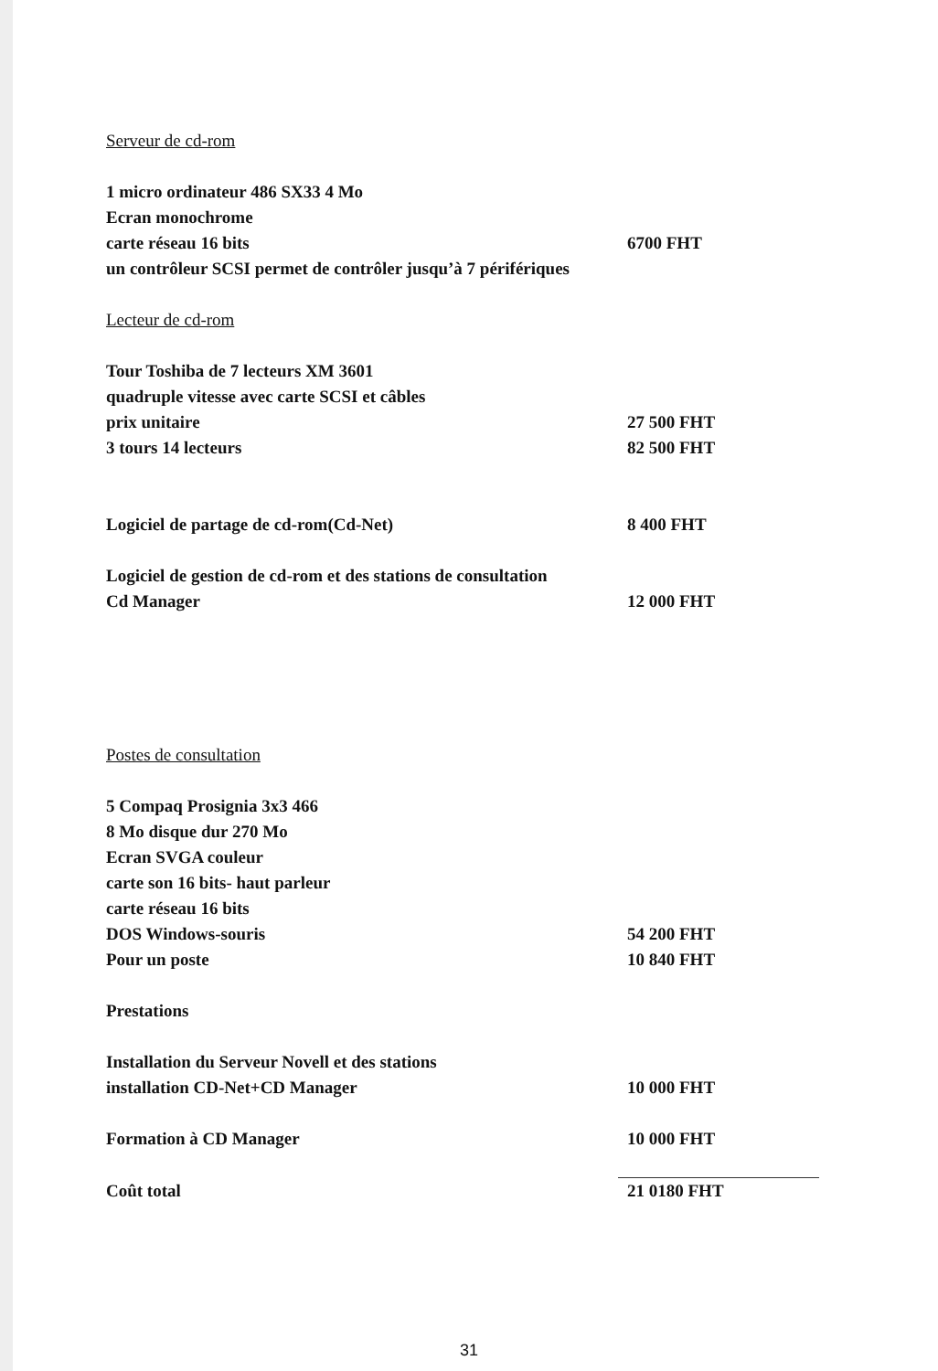Serveur de cd-rom
1 micro ordinateur 486 SX33 4 Mo
Ecran monochrome
carte réseau 16 bits 6700 FHT
un contrôleur SCSI permet de contrôler jusqu’à 7 périfériques
Lecteur de cd-rom
Tour Toshiba de 7 lecteurs XM 3601
quadruple vitesse avec carte SCSI et câbles
prix unitaire 27 500 FHT
3 tours 14 lecteurs 82 500 FHT
Logiciel de partage de cd-rom(Cd-Net) 8 400 FHT
Logiciel de gestion de cd-rom et des stations de consultation
Cd Manager 12 000 FHT
Postes de consultation
5 Compaq Prosignia 3x3 466
8 Mo disque dur 270 Mo
Ecran SVGA couleur
carte son 16 bits- haut parleur
carte réseau 16 bits
DOS Windows-souris 54 200 FHT
Pour un poste 10 840 FHT
Prestations
Installation du Serveur Novell et des stations
installation CD-Net+CD Manager 10 000 FHT
Formation à CD Manager 10 000 FHT
Coût total 21 0180 FHT
31